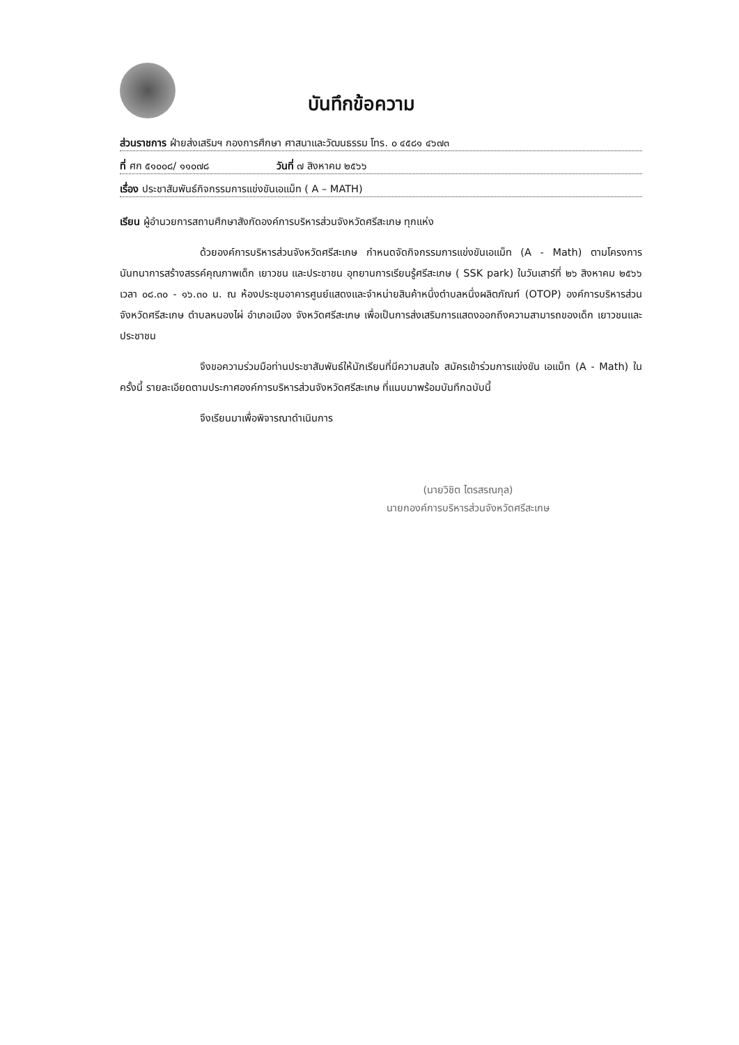บันทึกข้อความ
ส่วนราชการ ฝ่ายส่งเสริมฯ กองการศึกษา ศาสนาและวัฒนธรรม โทร. ๐ ๔๕๘๑ ๔๖๗๓
ที่ ศก ๕๑๐๐๘/ ๑๑๐๗๘ วันที่ ๗ สิงหาคม ๒๕๖๖
เรื่อง ประชาสัมพันธ์กิจกรรมการแข่งขันเอแม็ท ( A – MATH)
เรียน ผู้อำนวยการสถานศึกษาสังกัดองค์การบริหารส่วนจังหวัดศรีสะเกษ ทุกแห่ง
ด้วยองค์การบริหารส่วนจังหวัดศรีสะเกษ กำหนดจัดกิจกรรมการแข่งขันเอแม็ท (A - Math) ตามโครงการนันทนาการสร้างสรรค์คุณภาพเด็ก เยาวชน และประชาชน อุทยานการเรียนรู้ศรีสะเกษ ( SSK park) ในวันเสาร์ที่ ๒๖ สิงหาคม ๒๕๖๖ เวลา ๐๘.๓๐ - ๑๖.๓๐ น. ณ ห้องประชุมอาคารศูนย์แสดงและจำหน่ายสินค้าหนึ่งตำบลหนึ่งผลิตภัณฑ์ (OTOP) องค์การบริหารส่วนจังหวัดศรีสะเกษ ตำบลหนองไผ่ อำเภอเมือง จังหวัดศรีสะเกษ เพื่อเป็นการส่งเสริมการแสดงออกถึงความสามารถของเด็ก เยาวชนและประชาชน
จึงขอความร่วมมือท่านประชาสัมพันธ์ให้นักเรียนที่มีความสนใจ สมัครเข้าร่วมการแข่งขัน เอแม็ท (A - Math) ในครั้งนี้ รายละเอียดตามประกาศองค์การบริหารส่วนจังหวัดศรีสะเกษ ที่แนบมาพร้อมบันทึกฉบับนี้
จึงเรียนมาเพื่อพิจารณาดำเนินการ
(นายวิชิต ไตรสรณกุล)
นายกองค์การบริหารส่วนจังหวัดศรีสะเกษ